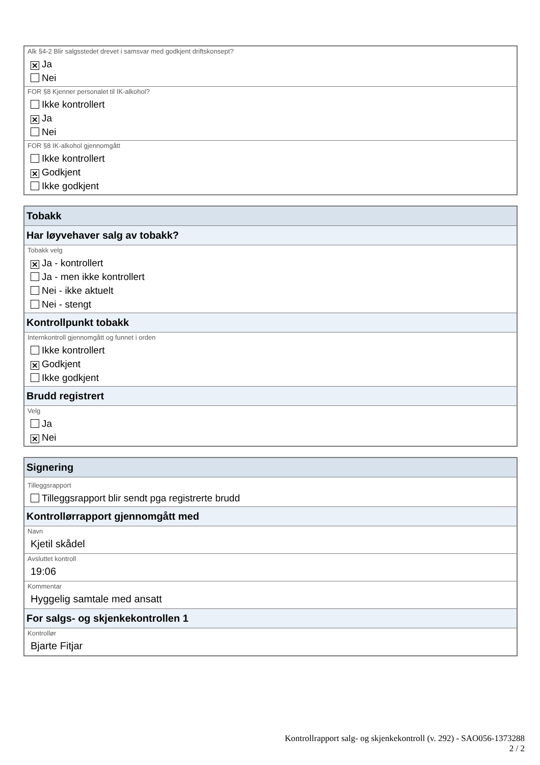Alk §4-2 Blir salgsstedet drevet i samsvar med godkjent driftskonsept?
✕ Ja
Nei
FOR §8 Kjenner personalet til IK-alkohol?
Ikke kontrollert
✕ Ja
Nei
FOR §8 IK-alkohol gjennomgått
Ikke kontrollert
✕ Godkjent
Ikke godkjent
Tobakk
Har løyvehaver salg av tobakk?
Tobakk velg
✕ Ja - kontrollert
Ja - men ikke kontrollert
Nei - ikke aktuelt
Nei - stengt
Kontrollpunkt tobakk
Internkontroll gjennomgått og funnet i orden
Ikke kontrollert
✕ Godkjent
Ikke godkjent
Brudd registrert
Velg
Ja
✕ Nei
Signering
Tilleggsrapport
Tilleggsrapport blir sendt pga registrerte brudd
Kontrollørrapport gjennomgått med
Navn
Kjetil skådel
Avsluttet kontroll
19:06
Kommentar
Hyggelig samtale med ansatt
For salgs- og skjenkekontrollen 1
Kontrollør
Bjarte Fitjar
Kontrollrapport salg- og skjenkekontroll (v. 292) - SAO056-1373288
2 / 2